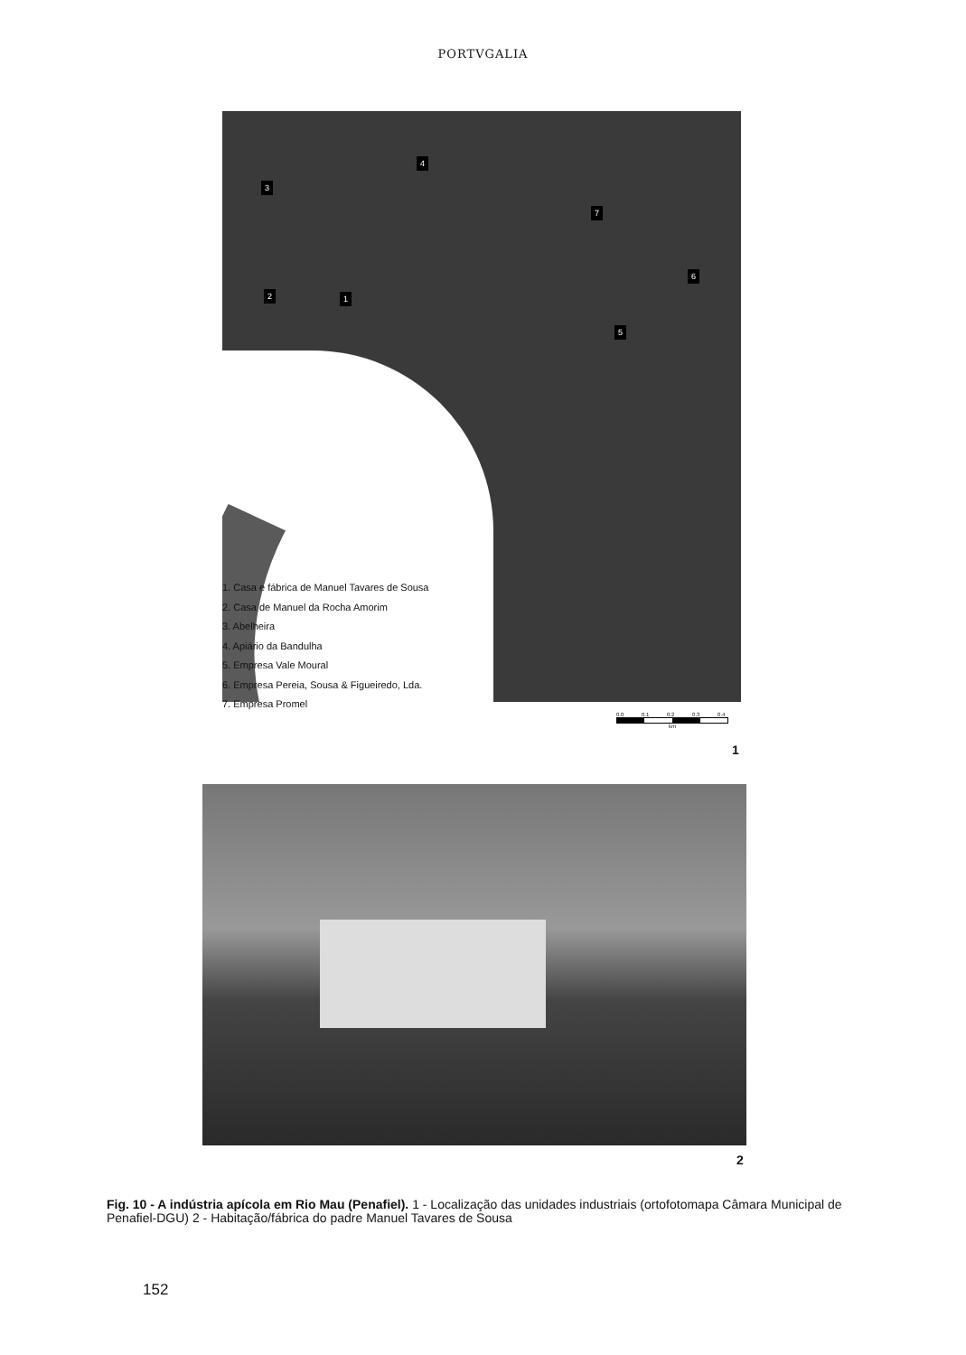PORTVGALIA
3
4
7
6
2 1
5
1. Casa e fábrica de Manuel Tavares de Sousa
2. Casa de Manuel da Rocha Amorim
3. Abelheira
4. Apiário da Bandulha
5. Empresa Vale Moural
6. Empresa Pereia, Sousa & Figueiredo, Lda.
7. Empresa Promel
0.0 0.1 0.2 0.3 0.4
km
1
2
Fig. 10 - A indústria apícola em Rio Mau (Penafiel). 1 - Localização das unidades industriais (ortofotomapa Câmara Municipal de Penafiel-DGU) 2 - Habitação/fábrica do padre Manuel Tavares de Sousa
152